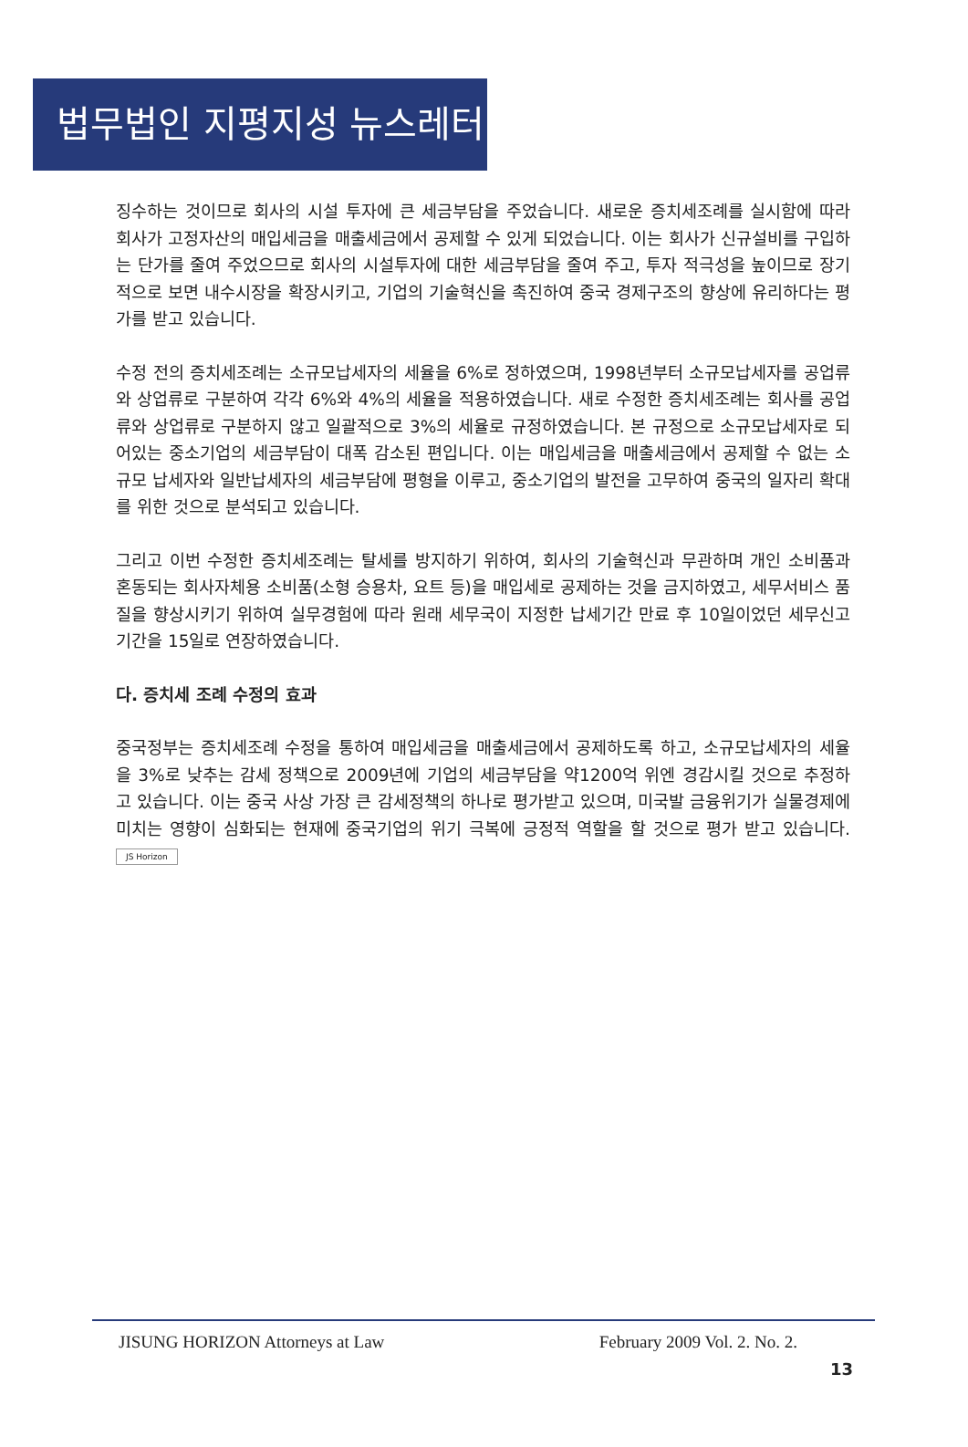법무법인 지평지성 뉴스레터
징수하는 것이므로 회사의 시설 투자에 큰 세금부담을 주었습니다. 새로운 증치세조례를 실시함에 따라 회사가 고정자산의 매입세금을 매출세금에서 공제할 수 있게 되었습니다. 이는 회사가 신규설비를 구입하는 단가를 줄여 주었으므로 회사의 시설투자에 대한 세금부담을 줄여 주고, 투자 적극성을 높이므로 장기적으로 보면 내수시장을 확장시키고, 기업의 기술혁신을 촉진하여 중국 경제구조의 향상에 유리하다는 평가를 받고 있습니다.
수정 전의 증치세조례는 소규모납세자의 세율을 6%로 정하였으며, 1998년부터 소규모납세자를 공업류와 상업류로 구분하여 각각 6%와 4%의 세율을 적용하였습니다. 새로 수정한 증치세조례는 회사를 공업류와 상업류로 구분하지 않고 일괄적으로 3%의 세율로 규정하였습니다. 본 규정으로 소규모납세자로 되어있는 중소기업의 세금부담이 대폭 감소된 편입니다. 이는 매입세금을 매출세금에서 공제할 수 없는 소규모 납세자와 일반납세자의 세금부담에 평형을 이루고, 중소기업의 발전을 고무하여 중국의 일자리 확대를 위한 것으로 분석되고 있습니다.
그리고 이번 수정한 증치세조례는 탈세를 방지하기 위하여, 회사의 기술혁신과 무관하며 개인 소비품과 혼동되는 회사자체용 소비품(소형 승용차, 요트 등)을 매입세로 공제하는 것을 금지하였고, 세무서비스 품질을 향상시키기 위하여 실무경험에 따라 원래 세무국이 지정한 납세기간 만료 후 10일이었던 세무신고 기간을 15일로 연장하였습니다.
다. 증치세 조례 수정의 효과
중국정부는 증치세조례 수정을 통하여 매입세금을 매출세금에서 공제하도록 하고, 소규모납세자의 세율을 3%로 낮추는 감세 정책으로 2009년에 기업의 세금부담을 약1200억 위엔 경감시킬 것으로 추정하고 있습니다. 이는 중국 사상 가장 큰 감세정책의 하나로 평가받고 있으며, 미국발 금융위기가 실물경제에 미치는 영향이 심화되는 현재에 중국기업의 위기 극복에 긍정적 역할을 할 것으로 평가 받고 있습니다. JS Horizon
JISUNG HORIZON Attorneys at Law February 2009 Vol. 2. No. 2.
13